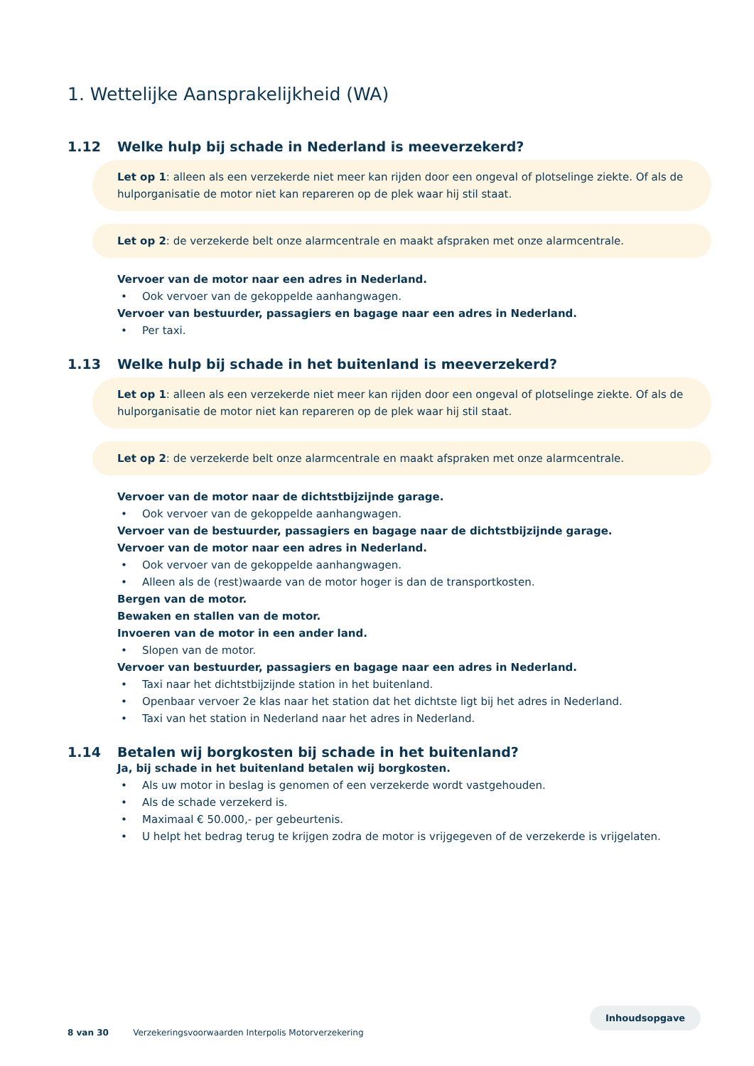1. Wettelijke Aansprakelijkheid (WA)
1.12 Welke hulp bij schade in Nederland is meeverzekerd?
Let op 1: alleen als een verzekerde niet meer kan rijden door een ongeval of plotselinge ziekte. Of als de hulporganisatie de motor niet kan repareren op de plek waar hij stil staat.
Let op 2: de verzekerde belt onze alarmcentrale en maakt afspraken met onze alarmcentrale.
Vervoer van de motor naar een adres in Nederland.
• Ook vervoer van de gekoppelde aanhangwagen.
Vervoer van bestuurder, passagiers en bagage naar een adres in Nederland.
• Per taxi.
1.13 Welke hulp bij schade in het buitenland is meeverzekerd?
Let op 1: alleen als een verzekerde niet meer kan rijden door een ongeval of plotselinge ziekte. Of als de hulporganisatie de motor niet kan repareren op de plek waar hij stil staat.
Let op 2: de verzekerde belt onze alarmcentrale en maakt afspraken met onze alarmcentrale.
Vervoer van de motor naar de dichtstbijzijnde garage.
• Ook vervoer van de gekoppelde aanhangwagen.
Vervoer van de bestuurder, passagiers en bagage naar de dichtstbijzijnde garage.
Vervoer van de motor naar een adres in Nederland.
• Ook vervoer van de gekoppelde aanhangwagen.
• Alleen als de (rest)waarde van de motor hoger is dan de transportkosten.
Bergen van de motor.
Bewaken en stallen van de motor.
Invoeren van de motor in een ander land.
• Slopen van de motor.
Vervoer van bestuurder, passagiers en bagage naar een adres in Nederland.
• Taxi naar het dichtstbijzijnde station in het buitenland.
• Openbaar vervoer 2e klas naar het station dat het dichtste ligt bij het adres in Nederland.
• Taxi van het station in Nederland naar het adres in Nederland.
1.14 Betalen wij borgkosten bij schade in het buitenland?
Ja, bij schade in het buitenland betalen wij borgkosten.
• Als uw motor in beslag is genomen of een verzekerde wordt vastgehouden.
• Als de schade verzekerd is.
• Maximaal € 50.000,- per gebeurtenis.
• U helpt het bedrag terug te krijgen zodra de motor is vrijgegeven of de verzekerde is vrijgelaten.
8 van 30 Verzekeringsvoorwaarden Interpolis Motorverzekering
Inhoudsopgave